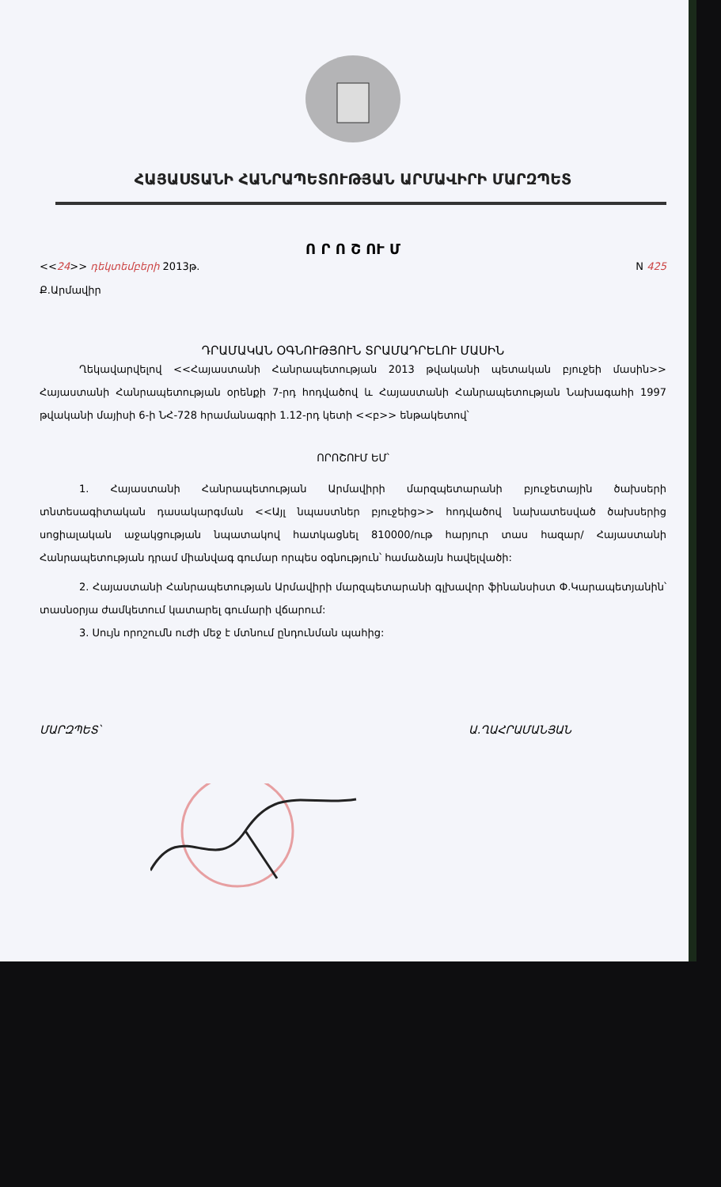ՀԱՅԱՍՏԱՆԻ ՀԱՆՐԱՊԵՏՈՒԹՅԱՆ ԱՐՄԱՎԻՐԻ ՄԱՐԶՊԵՏ
Ո Ր Ո Շ ՈՒ Մ
<<24>> դեկտեմբերի 2013թ.
Ք.Արմավիր N 425
ԴՐԱՄԱԿԱՆ ՕԳՆՈՒԹՅՈՒՆ ՏՐԱՄԱԴՐԵԼՈՒ ՄԱՍԻՆ
Ղեկավարվելով <<Հայաստանի Հանրապետության 2013 թվականի պետական բյուջեի մասին>> Հայաստանի Հանրապետության օրենքի 7-րդ հոդվածով և Հայաստանի Հանրապետության Նախագահի 1997 թվականի մայիսի 6-ի ՆՀ-728 հրամանագրի 1.12-րդ կետի <<բ>> ենթակետով՝
ՈՐՈՇՈՒՄ ԵՄ՝
1. Հայաստանի Հանրապետության Արմավիրի մարզպետարանի բյուջետային ծախսերի տնտեսագիտական դասակարգման <<Այլ նպաստներ բյուջեից>> հոդվածով նախատեսված ծախսերից սոցիալական աջակցության նպատակով հատկացնել 810000/ութ հարյուր տաս հազար/ Հայաստանի Հանրապետության դրամ միանվագ գումար որպես օգնություն՝ համաձայն հավելվածի:
2. Հայաստանի Հանրապետության Արմավիրի մարզպետարանի գլխավոր ֆինանսիստ Փ.Կարապետյանին՝ տասնօրյա ժամկետում կատարել գումարի վճարում:
3. Սույն որոշումն ուժի մեջ է մտնում ընդունման պահից:
ՄԱՐԶՊԵՏ՝ Ա.ՂԱՀՐԱՄԱՆՅԱՆ